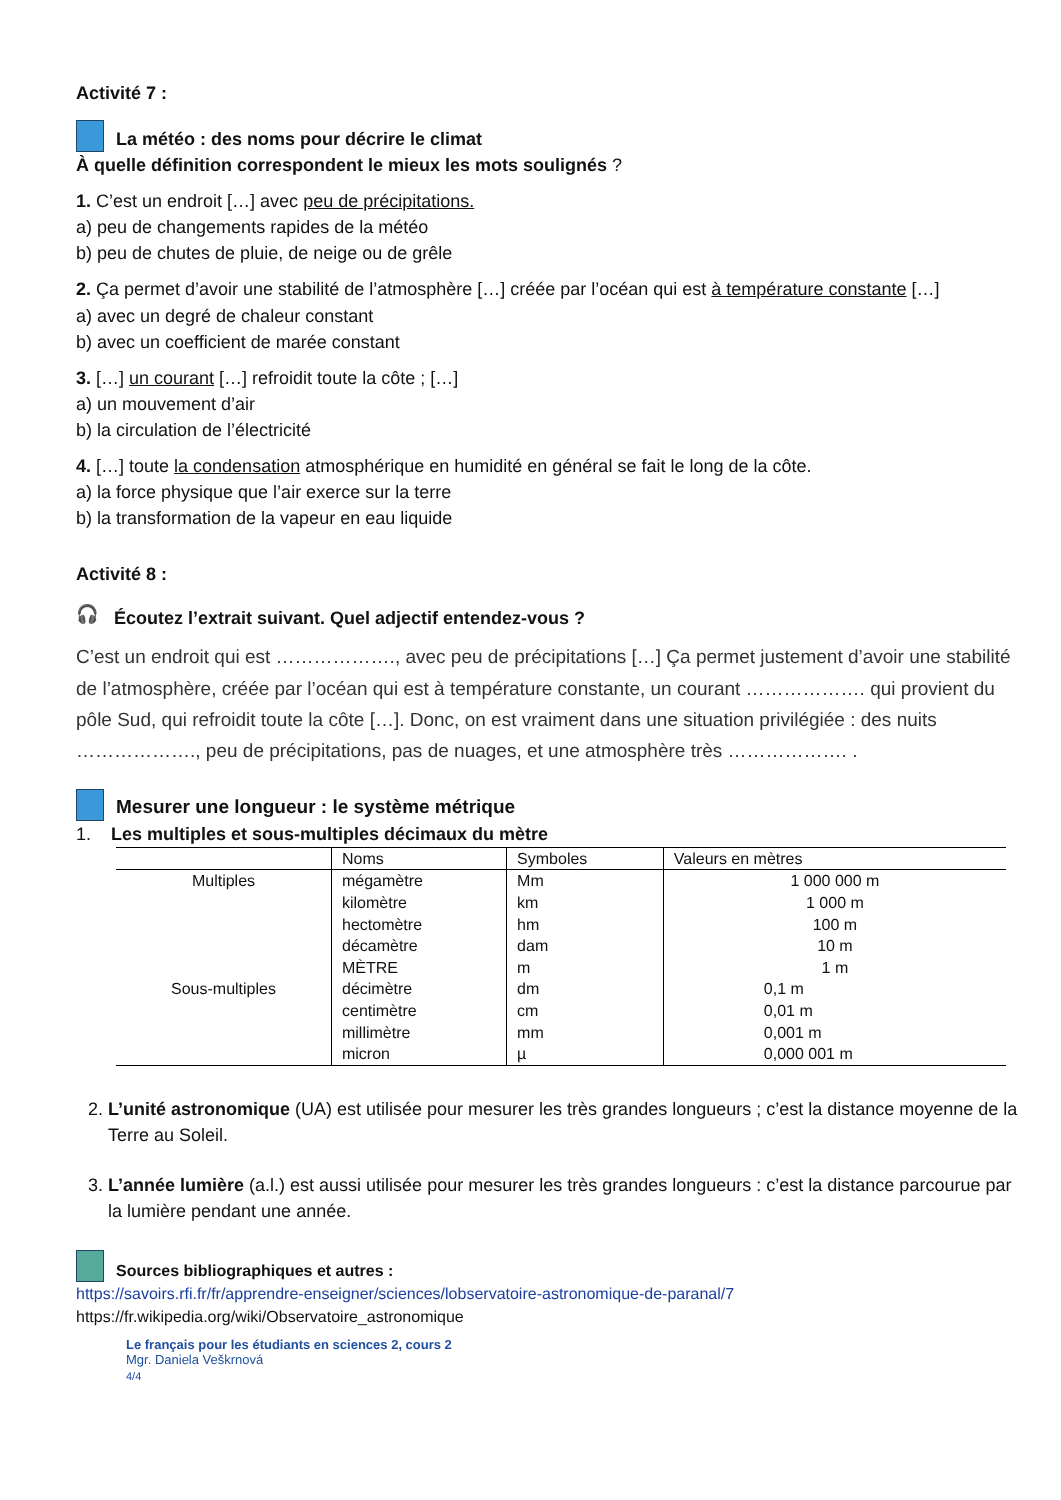Activité 7 :
La météo : des noms pour décrire le climat
À quelle définition correspondent le mieux les mots soulignés ?
1. C’est un endroit […] avec peu de précipitations.
a) peu de changements rapides de la météo
b) peu de chutes de pluie, de neige ou de grêle
2. Ça permet d’avoir une stabilité de l’atmosphère […] créée par l’océan qui est à température constante […]
a) avec un degré de chaleur constant
b) avec un coefficient de marée constant
3. […] un courant […] refroidit toute la côte ; […]
a) un mouvement d’air
b) la circulation de l’électricité
4. […] toute la condensation atmosphérique en humidité en général se fait le long de la côte.
a) la force physique que l’air exerce sur la terre
b) la transformation de la vapeur en eau liquide
Activité 8 :
🎧 Écoutez l’extrait suivant. Quel adjectif entendez-vous ?
C’est un endroit qui est ………………., avec peu de précipitations […] Ça permet justement d’avoir une stabilité de l’atmosphère, créée par l’océan qui est à température constante, un courant ………………. qui provient du pôle Sud, qui refroidit toute la côte […]. Donc, on est vraiment dans une situation privilégiée : des nuits ………………., peu de précipitations, pas de nuages, et une atmosphère très ………………. .
Mesurer une longueur : le système métrique
1. Les multiples et sous-multiples décimaux du mètre
| | Noms | Symboles | Valeurs en mètres |
| --- | --- | --- | --- |
| Multiples | mégamètre kilomètre hectomètre décamètre | Mm km hm dam | 1 000 000 m 1 000 m 100 m 10 m |
| | MÈTRE | m | 1 m |
| Sous-multiples | décimètre centimètre millimètre micron | dm cm mm µ | 0,1 m 0,01 m 0,001 m 0,000 001 m |
2. L’unité astronomique (UA) est utilisée pour mesurer les très grandes longueurs ; c’est la distance moyenne de la Terre au Soleil.
3. L’année lumière (a.l.) est aussi utilisée pour mesurer les très grandes longueurs : c’est la distance parcourue par la lumière pendant une année.
Sources bibliographiques et autres :
https://savoirs.rfi.fr/fr/apprendre-enseigner/sciences/lobservatoire-astronomique-de-paranal/7
https://fr.wikipedia.org/wiki/Observatoire_astronomique
Le français pour les étudiants en sciences 2, cours 2
Mgr. Daniela Veškrnová
4/4